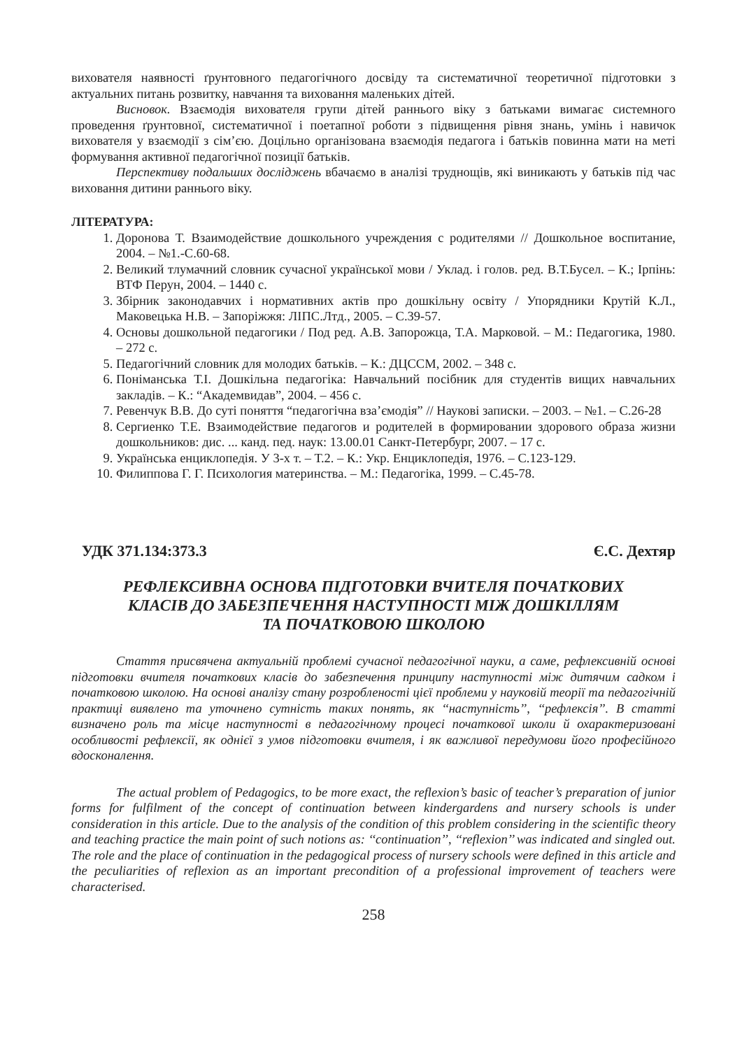вихователя наявності ґрунтовного педагогічного досвіду та систематичної теоретичної підготовки з актуальних питань розвитку, навчання та виховання маленьких дітей.
Висновок. Взаємодія вихователя групи дітей раннього віку з батьками вимагає системного проведення ґрунтовної, систематичної і поетапної роботи з підвищення рівня знань, умінь і навичок вихователя у взаємодії з сім’єю. Доцільно організована взаємодія педагога і батьків повинна мати на меті формування активної педагогічної позиції батьків.
Перспективу подальших досліджень вбачаємо в аналізі труднощів, які виникають у батьків під час виховання дитини раннього віку.
ЛІТЕРАТУРА:
1. Доронова Т. Взаимодействие дошкольного учреждения с родителями // Дошкольное воспитание, 2004. – №1.-С.60-68.
2. Великий тлумачний словник сучасної української мови / Уклад. і голов. ред. В.Т.Бусел. – К.; Ірпінь: ВТФ Перун, 2004. – 1440 с.
3. Збірник законодавчих і нормативних актів про дошкільну освіту / Упорядники Крутій К.Л., Маковецька Н.В. – Запоріжжя: ЛІПС.Лтд., 2005. – С.39-57.
4. Основы дошкольной педагогики / Под ред. А.В. Запорожца, Т.А. Марковой. – М.: Педагогика, 1980. – 272 с.
5. Педагогічний словник для молодих батьків. – К.: ДЦССМ, 2002. – 348 с.
6. Поніманська Т.І. Дошкільна педагогіка: Навчальний посібник для студентів вищих навчальних закладів. – К.: “Академвидав”, 2004. – 456 с.
7. Ревенчук В.В. До суті поняття “педагогічна вза’ємодія” // Наукові записки. – 2003. – №1. – С.26-28
8. Сергиенко Т.Е. Взаимодействие педагогов и родителей в формировании здорового образа жизни дошкольников: дис. ... канд. пед. наук: 13.00.01 Санкт-Петербург, 2007. – 17 с.
9. Українська енциклопедія. У 3-х т. – Т.2. – К.: Укр. Енциклопедія, 1976. – С.123-129.
10. Филиппова Г. Г. Психология материнства. – М.: Педагогіка, 1999. – С.45-78.
УДК 371.134:373.3 Є.С. Дехтяр
РЕФЛЕКСИВНА ОСНОВА ПІДГОТОВКИ ВЧИТЕЛЯ ПОЧАТКОВИХ
КЛАСІВ ДО ЗАБЕЗПЕЧЕННЯ НАСТУПНОСТІ МІЖ ДОШКІЛЛЯМ
ТА ПОЧАТКОВОЮ ШКОЛОЮ
Стаття присвячена актуальній проблемі сучасної педагогічної науки, а саме, рефлексивній основі підготовки вчителя початкових класів до забезпечення принципу наступності між дитячим садком і початковою школою. На основі аналізу стану розробленості цієї проблеми у науковій теорії та педагогічній практиці виявлено та уточнено сутність таких понять, як ‘‘наступність’’, ‘‘рефлексія’’. В статті визначено роль та місце наступності в педагогічному процесі початкової школи й охарактеризовані особливості рефлексії, як однієї з умов підготовки вчителя, і як важливої передумови його професійного вдосконалення.
The actual problem of Pedagogics, to be more exact, the reflexion’s basic of teacher’s preparation of junior forms for fulfilment of the concept of continuation between kindergardens and nursery schools is under consideration in this article. Due to the analysis of the condition of this problem considering in the scientific theory and teaching practice the main point of such notions as: ‘‘continuation’’, ‘‘reflexion’’ was indicated and singled out. The role and the place of continuation in the pedagogical process of nursery schools were defined in this article and the peculiarities of reflexion as an important precondition of a professional improvement of teachers were characterised.
258